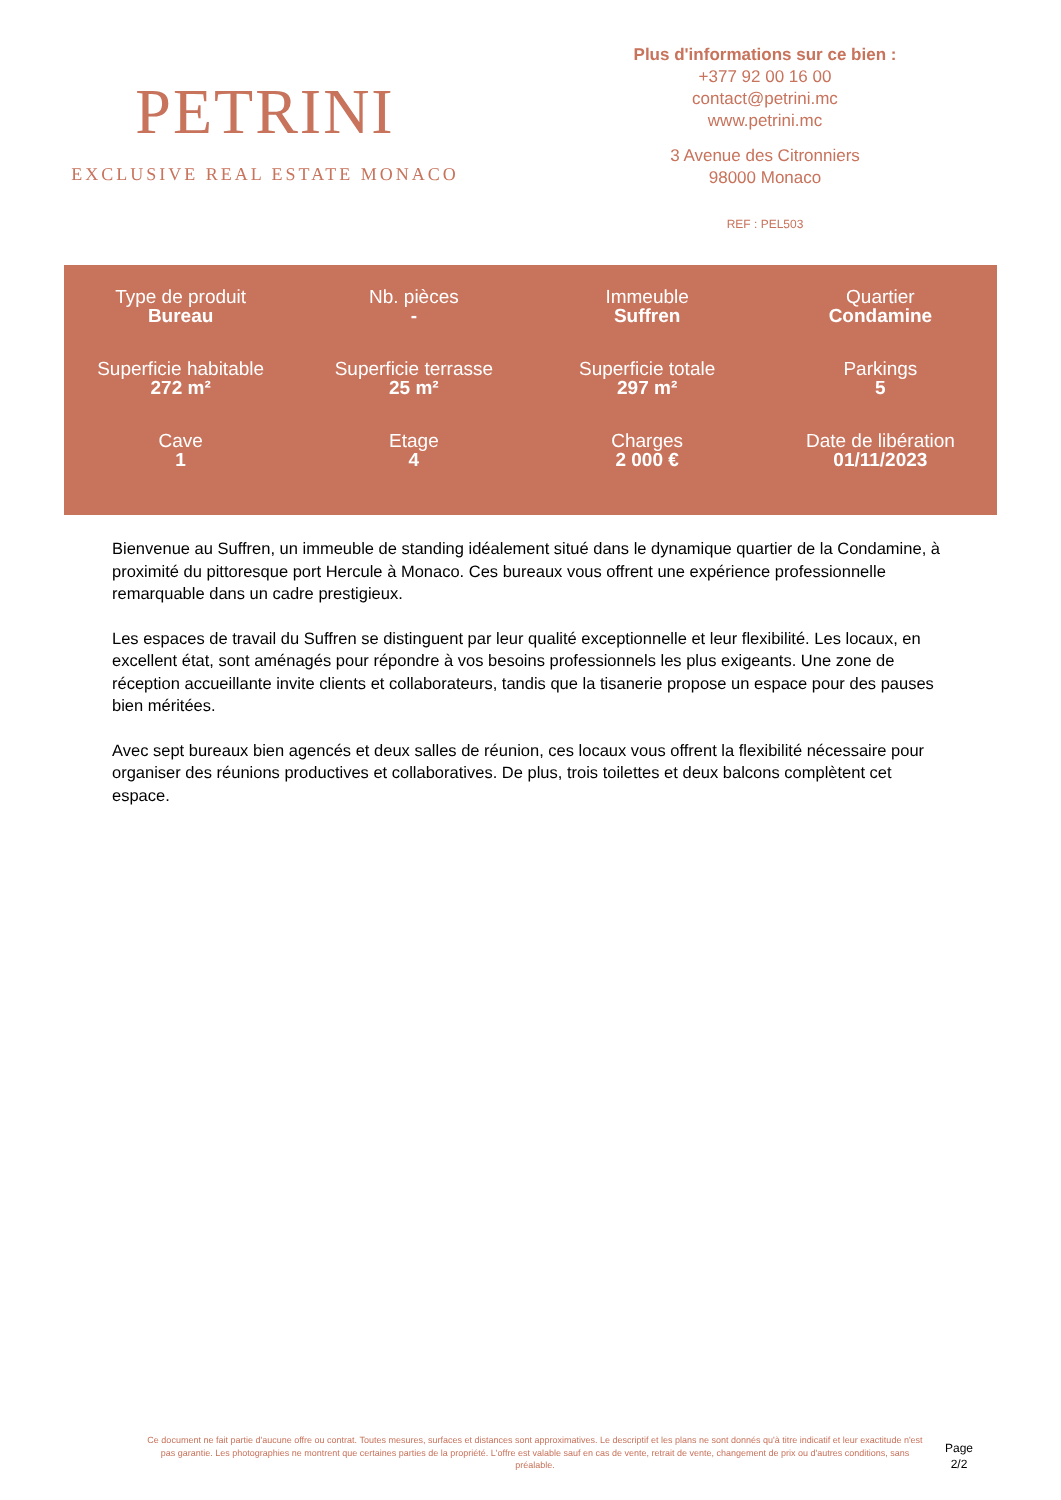PETRINI
EXCLUSIVE REAL ESTATE MONACO
Plus d'informations sur ce bien :
+377 92 00 16 00
contact@petrini.mc
www.petrini.mc
3 Avenue des Citronniers
98000 Monaco
REF : PEL503
| Type de produit Bureau | Nb. pièces - | Immeuble Suffren | Quartier Condamine |
| Superficie habitable 272 m² | Superficie terrasse 25 m² | Superficie totale 297 m² | Parkings 5 |
| Cave 1 | Etage 4 | Charges 2 000 € | Date de libération 01/11/2023 |
Bienvenue au Suffren, un immeuble de standing idéalement situé dans le dynamique quartier de la Condamine, à proximité du pittoresque port Hercule à Monaco. Ces bureaux vous offrent une expérience professionnelle remarquable dans un cadre prestigieux.
Les espaces de travail du Suffren se distinguent par leur qualité exceptionnelle et leur flexibilité. Les locaux, en excellent état, sont aménagés pour répondre à vos besoins professionnels les plus exigeants. Une zone de réception accueillante invite clients et collaborateurs, tandis que la tisanerie propose un espace pour des pauses bien méritées.
Avec sept bureaux bien agencés et deux salles de réunion, ces locaux vous offrent la flexibilité nécessaire pour organiser des réunions productives et collaboratives. De plus, trois toilettes et deux balcons complètent cet espace.
Ce document ne fait partie d'aucune offre ou contrat. Toutes mesures, surfaces et distances sont approximatives. Le descriptif et les plans ne sont donnés qu'à titre indicatif et leur exactitude n'est pas garantie. Les photographies ne montrent que certaines parties de la propriété. L'offre est valable sauf en cas de vente, retrait de vente, changement de prix ou d'autres conditions, sans préalable.
Page
2/2